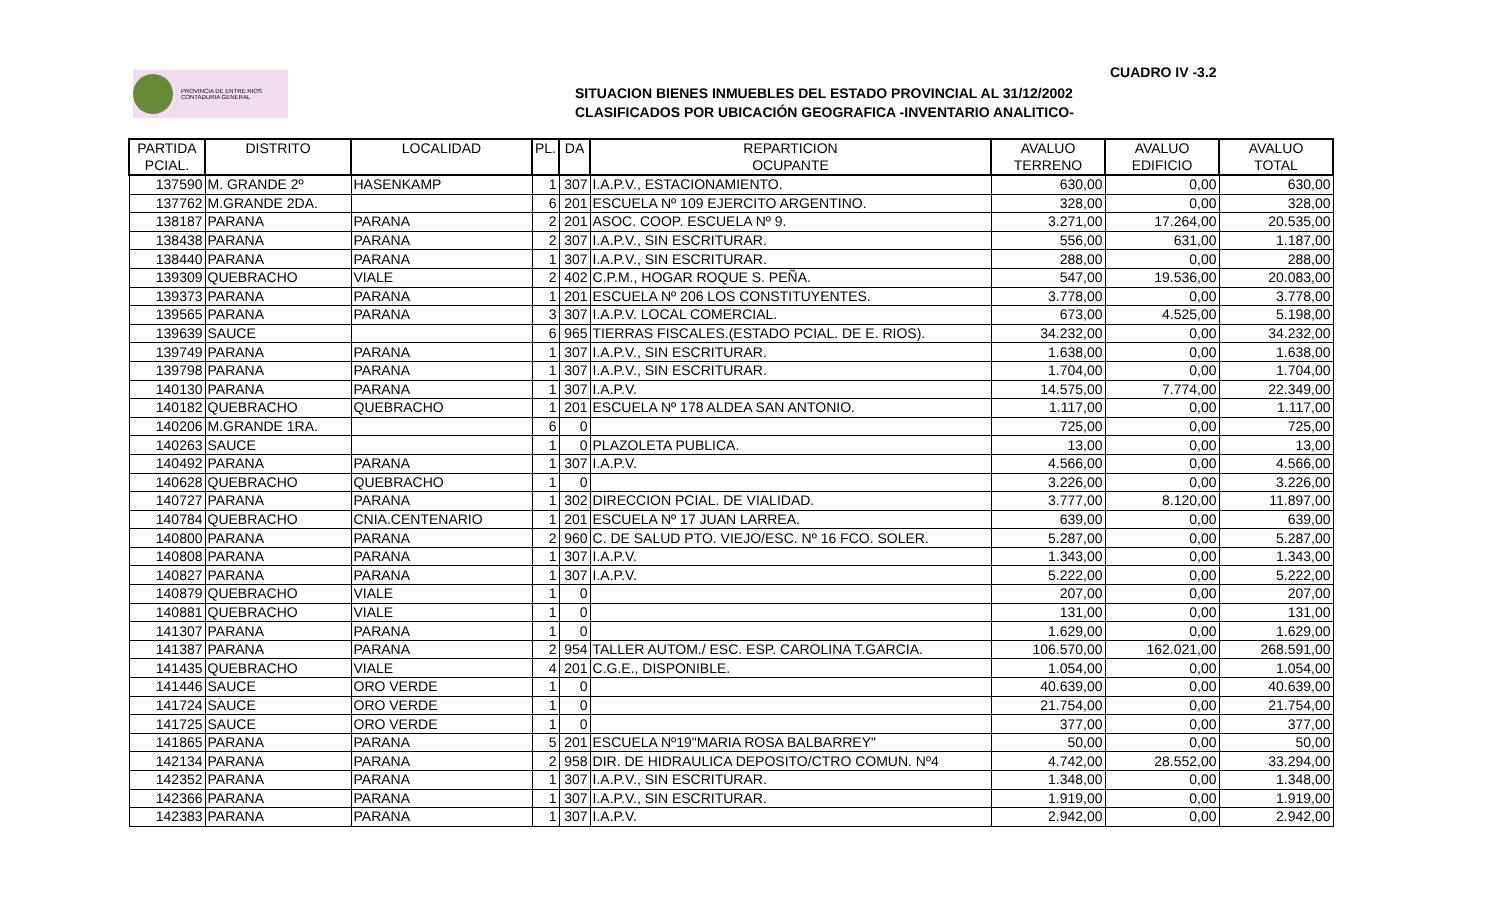PROVINCIA DE ENTRE RIOS
CONTADURIA GENERAL
CUADRO IV -3.2
SITUACION BIENES INMUEBLES DEL ESTADO PROVINCIAL AL 31/12/2002
CLASIFICADOS POR UBICACIÓN GEOGRAFICA -INVENTARIO ANALITICO-
| PARTIDA PCIAL. | DISTRITO | LOCALIDAD | PL. | DA | REPARTICION OCUPANTE | AVALUO TERRENO | AVALUO EDIFICIO | AVALUO TOTAL |
| --- | --- | --- | --- | --- | --- | --- | --- | --- |
| 137590 | M. GRANDE 2º | HASENKAMP | 1 | 307 | I.A.P.V., ESTACIONAMIENTO. | 630,00 | 0,00 | 630,00 |
| 137762 | M.GRANDE 2DA. | | 6 | 201 | ESCUELA Nº 109 EJERCITO ARGENTINO. | 328,00 | 0,00 | 328,00 |
| 138187 | PARANA | PARANA | 2 | 201 | ASOC. COOP. ESCUELA Nº 9. | 3.271,00 | 17.264,00 | 20.535,00 |
| 138438 | PARANA | PARANA | 2 | 307 | I.A.P.V., SIN ESCRITURAR. | 556,00 | 631,00 | 1.187,00 |
| 138440 | PARANA | PARANA | 1 | 307 | I.A.P.V., SIN ESCRITURAR. | 288,00 | 0,00 | 288,00 |
| 139309 | QUEBRACHO | VIALE | 2 | 402 | C.P.M., HOGAR ROQUE S. PEÑA. | 547,00 | 19.536,00 | 20.083,00 |
| 139373 | PARANA | PARANA | 1 | 201 | ESCUELA Nº 206 LOS CONSTITUYENTES. | 3.778,00 | 0,00 | 3.778,00 |
| 139565 | PARANA | PARANA | 3 | 307 | I.A.P.V. LOCAL COMERCIAL. | 673,00 | 4.525,00 | 5.198,00 |
| 139639 | SAUCE | | 6 | 965 | TIERRAS FISCALES.(ESTADO PCIAL. DE E. RIOS). | 34.232,00 | 0,00 | 34.232,00 |
| 139749 | PARANA | PARANA | 1 | 307 | I.A.P.V., SIN ESCRITURAR. | 1.638,00 | 0,00 | 1.638,00 |
| 139798 | PARANA | PARANA | 1 | 307 | I.A.P.V., SIN ESCRITURAR. | 1.704,00 | 0,00 | 1.704,00 |
| 140130 | PARANA | PARANA | 1 | 307 | I.A.P.V. | 14.575,00 | 7.774,00 | 22.349,00 |
| 140182 | QUEBRACHO | QUEBRACHO | 1 | 201 | ESCUELA Nº 178 ALDEA SAN ANTONIO. | 1.117,00 | 0,00 | 1.117,00 |
| 140206 | M.GRANDE 1RA. | | 6 | 0 | | 725,00 | 0,00 | 725,00 |
| 140263 | SAUCE | | 1 | 0 | PLAZOLETA PUBLICA. | 13,00 | 0,00 | 13,00 |
| 140492 | PARANA | PARANA | 1 | 307 | I.A.P.V. | 4.566,00 | 0,00 | 4.566,00 |
| 140628 | QUEBRACHO | QUEBRACHO | 1 | 0 | | 3.226,00 | 0,00 | 3.226,00 |
| 140727 | PARANA | PARANA | 1 | 302 | DIRECCION PCIAL. DE VIALIDAD. | 3.777,00 | 8.120,00 | 11.897,00 |
| 140784 | QUEBRACHO | CNIA.CENTENARIO | 1 | 201 | ESCUELA Nº 17 JUAN LARREA. | 639,00 | 0,00 | 639,00 |
| 140800 | PARANA | PARANA | 2 | 960 | C. DE SALUD PTO. VIEJO/ESC. Nº 16 FCO. SOLER. | 5.287,00 | 0,00 | 5.287,00 |
| 140808 | PARANA | PARANA | 1 | 307 | I.A.P.V. | 1.343,00 | 0,00 | 1.343,00 |
| 140827 | PARANA | PARANA | 1 | 307 | I.A.P.V. | 5.222,00 | 0,00 | 5.222,00 |
| 140879 | QUEBRACHO | VIALE | 1 | 0 | | 207,00 | 0,00 | 207,00 |
| 140881 | QUEBRACHO | VIALE | 1 | 0 | | 131,00 | 0,00 | 131,00 |
| 141307 | PARANA | PARANA | 1 | 0 | | 1.629,00 | 0,00 | 1.629,00 |
| 141387 | PARANA | PARANA | 2 | 954 | TALLER AUTOM./ ESC. ESP. CAROLINA T.GARCIA. | 106.570,00 | 162.021,00 | 268.591,00 |
| 141435 | QUEBRACHO | VIALE | 4 | 201 | C.G.E., DISPONIBLE. | 1.054,00 | 0,00 | 1.054,00 |
| 141446 | SAUCE | ORO VERDE | 1 | 0 | | 40.639,00 | 0,00 | 40.639,00 |
| 141724 | SAUCE | ORO VERDE | 1 | 0 | | 21.754,00 | 0,00 | 21.754,00 |
| 141725 | SAUCE | ORO VERDE | 1 | 0 | | 377,00 | 0,00 | 377,00 |
| 141865 | PARANA | PARANA | 5 | 201 | ESCUELA Nº19"MARIA ROSA BALBARREY" | 50,00 | 0,00 | 50,00 |
| 142134 | PARANA | PARANA | 2 | 958 | DIR. DE HIDRAULICA DEPOSITO/CTRO COMUN. Nº4 | 4.742,00 | 28.552,00 | 33.294,00 |
| 142352 | PARANA | PARANA | 1 | 307 | I.A.P.V., SIN ESCRITURAR. | 1.348,00 | 0,00 | 1.348,00 |
| 142366 | PARANA | PARANA | 1 | 307 | I.A.P.V., SIN ESCRITURAR. | 1.919,00 | 0,00 | 1.919,00 |
| 142383 | PARANA | PARANA | 1 | 307 | I.A.P.V. | 2.942,00 | 0,00 | 2.942,00 |